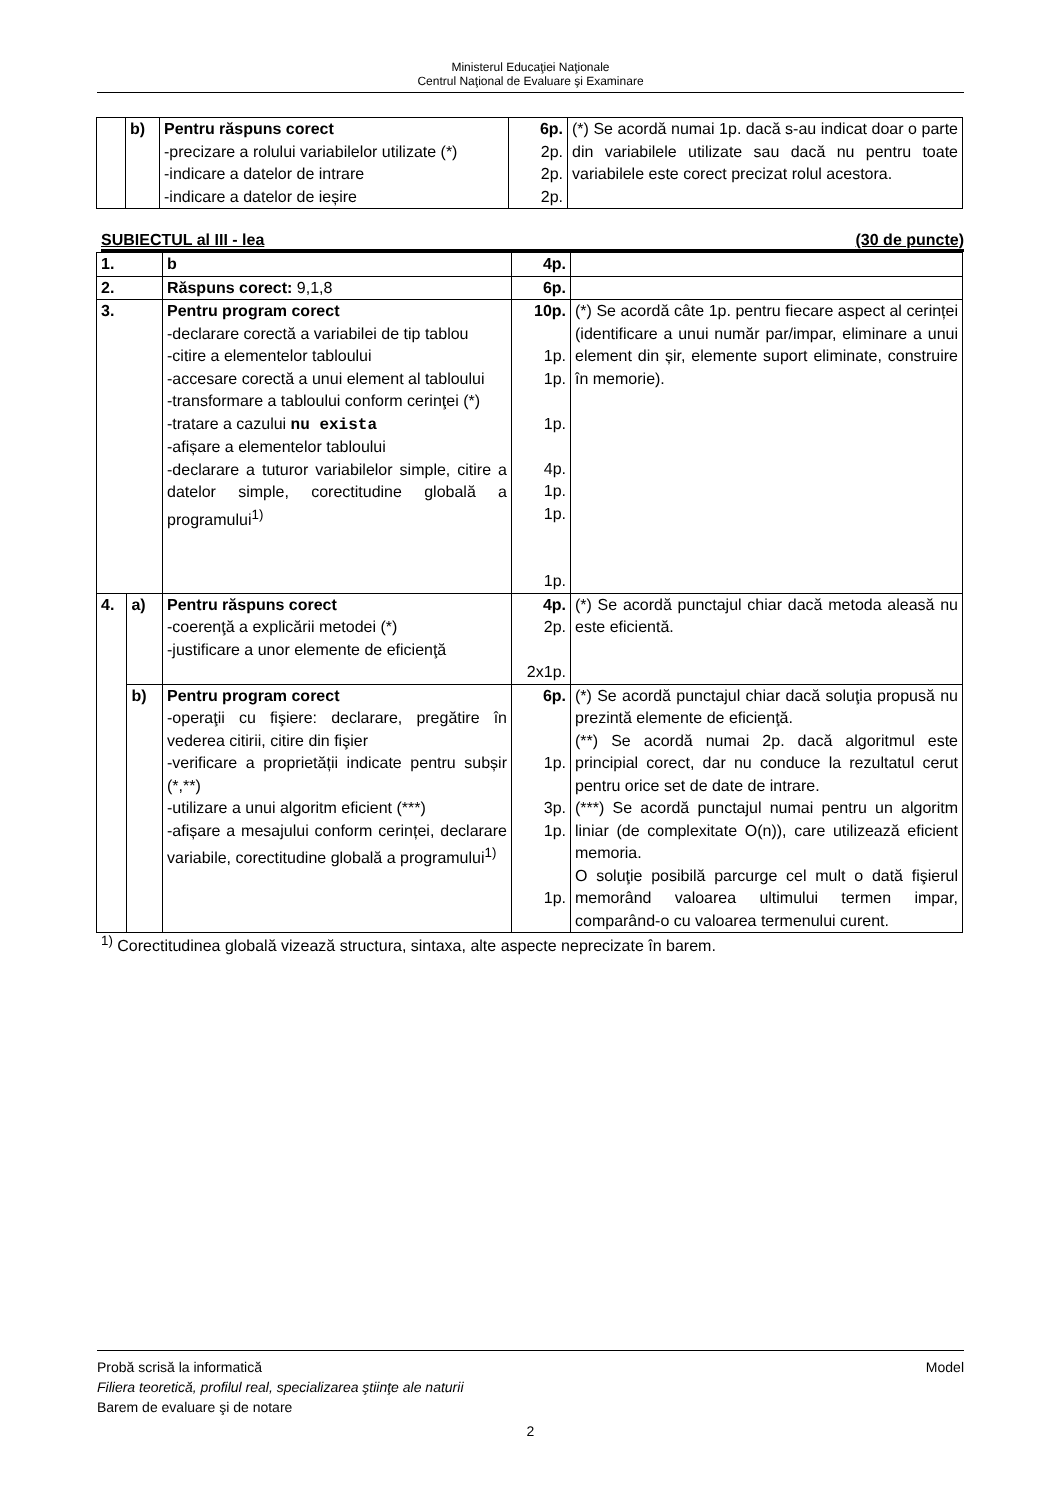Ministerul Educaţiei Naţionale
Centrul Naţional de Evaluare şi Examinare
| | b) | Pentru răspuns corect -precizare a rolului variabilelor utilizate (*) -indicare a datelor de intrare -indicare a datelor de ieșire | 6p. 2p. 2p. 2p. | (*) Se acordă numai 1p. dacă s-au indicat doar o parte din variabilele utilizate sau dacă nu pentru toate variabilele este corect precizat rolul acestora. |
SUBIECTUL al III - lea (30 de puncte)
| 1. | | b | 4p. | |
| 2. | | Răspuns corect: 9,1,8 | 6p. | |
| 3. | | Pentru program corect -declarare corectă a variabilei de tip tablou -citire a elementelor tabloului -accesare corectă a unui element al tabloului -transformare a tabloului conform cerinţei (*) -tratare a cazului nu exista -afișare a elementelor tabloului -declarare a tuturor variabilelor simple, citire a datelor simple, corectitudine globală a programului<sup>1)</sup> | 10p. 1p. 1p. 1p. 4p. 1p. 1p. 1p. | (*) Se acordă câte 1p. pentru fiecare aspect al cerinței (identificare a unui număr par/impar, eliminare a unui element din șir, elemente suport eliminate, construire în memorie). |
| 4. | a) | Pentru răspuns corect -coerenţă a explicării metodei (*) -justificare a unor elemente de eficienţă | 4p. 2p. 2x1p. | (*) Se acordă punctajul chiar dacă metoda aleasă nu este eficientă. |
| | b) | Pentru program corect -operaţii cu fişiere: declarare, pregătire în vederea citirii, citire din fişier -verificare a proprietății indicate pentru subșir (*,**) -utilizare a unui algoritm eficient (***) -afișare a mesajului conform cerinței, declarare variabile, corectitudine globală a programului<sup>1)</sup> | 6p. 1p. 3p. 1p. 1p. | (*) Se acordă punctajul chiar dacă soluţia propusă nu prezintă elemente de eficienţă. (**) Se acordă numai 2p. dacă algoritmul este principial corect, dar nu conduce la rezultatul cerut pentru orice set de date de intrare. (***) Se acordă punctajul numai pentru un algoritm liniar (de complexitate O(n)), care utilizează eficient memoria. O soluţie posibilă parcurge cel mult o dată fişierul memorând valoarea ultimului termen impar, comparând-o cu valoarea termenului curent. |
<sup>1)</sup> Corectitudinea globală vizează structura, sintaxa, alte aspecte neprecizate în barem.
Probă scrisă la informatică Model
Filiera teoretică, profilul real, specializarea ştiinţe ale naturii
Barem de evaluare şi de notare
2